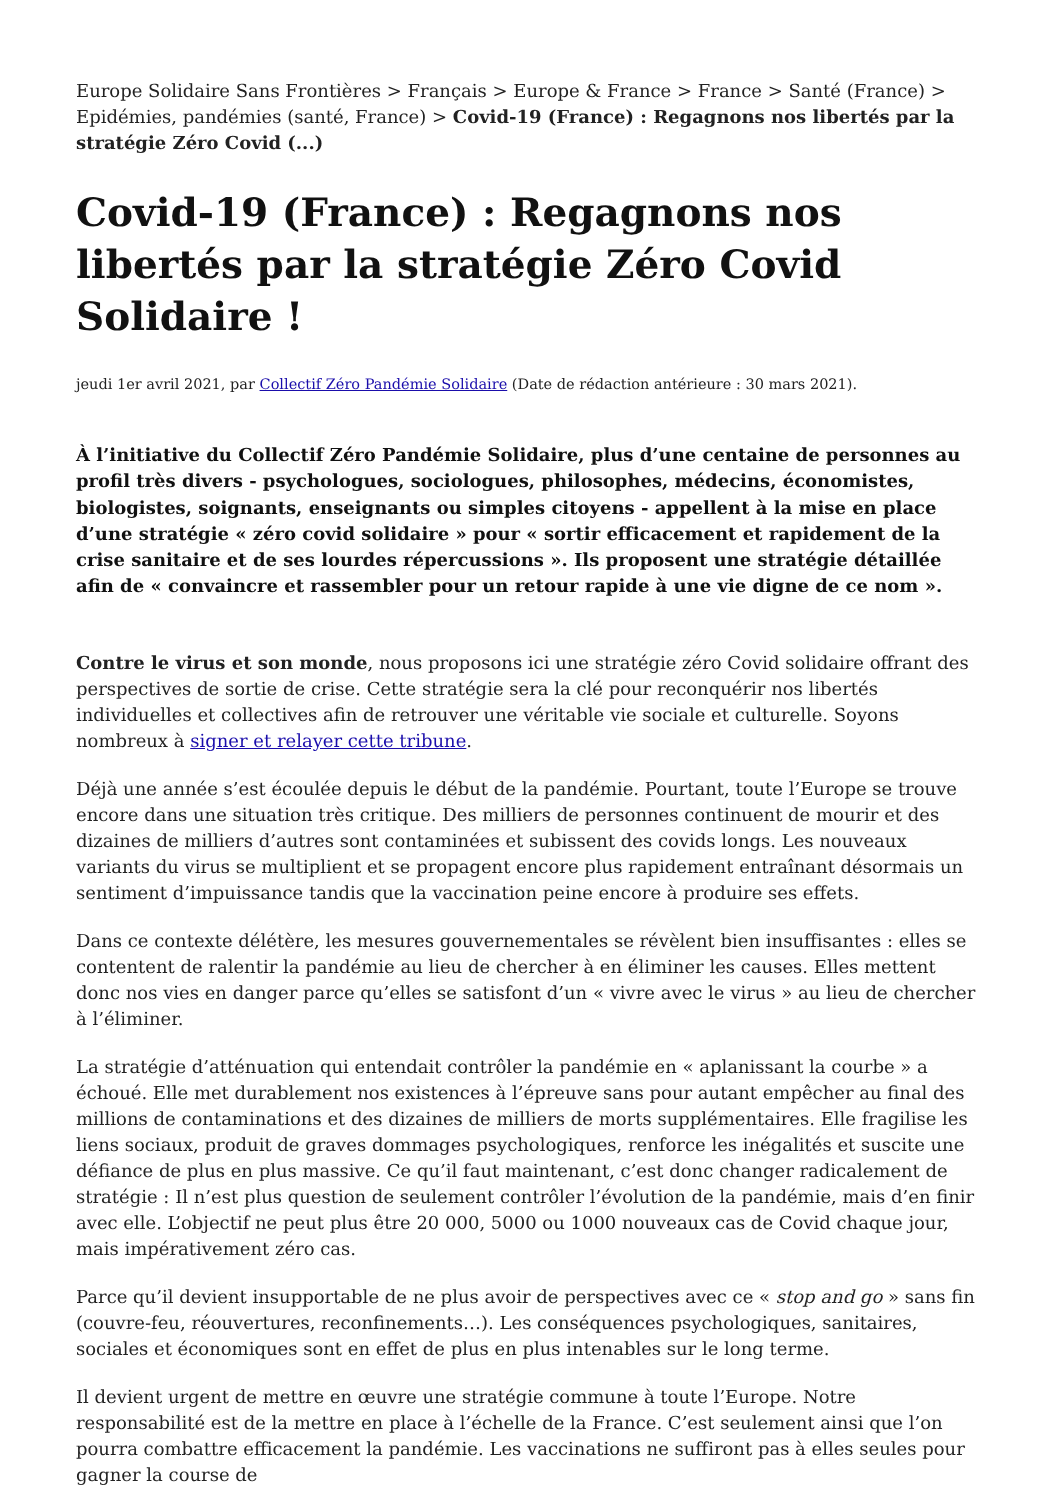Europe Solidaire Sans Frontières > Français > Europe & France > France > Santé (France) > Epidémies, pandémies (santé, France) > Covid-19 (France) : Regagnons nos libertés par la stratégie Zéro Covid (...)
Covid-19 (France) : Regagnons nos libertés par la stratégie Zéro Covid Solidaire !
jeudi 1er avril 2021, par Collectif Zéro Pandémie Solidaire (Date de rédaction antérieure : 30 mars 2021).
À l’initiative du Collectif Zéro Pandémie Solidaire, plus d’une centaine de personnes au profil très divers - psychologues, sociologues, philosophes, médecins, économistes, biologistes, soignants, enseignants ou simples citoyens - appellent à la mise en place d’une stratégie « zéro covid solidaire » pour « sortir efficacement et rapidement de la crise sanitaire et de ses lourdes répercussions ». Ils proposent une stratégie détaillée afin de « convaincre et rassembler pour un retour rapide à une vie digne de ce nom ».
Contre le virus et son monde, nous proposons ici une stratégie zéro Covid solidaire offrant des perspectives de sortie de crise. Cette stratégie sera la clé pour reconquérir nos libertés individuelles et collectives afin de retrouver une véritable vie sociale et culturelle. Soyons nombreux à signer et relayer cette tribune.
Déjà une année s’est écoulée depuis le début de la pandémie. Pourtant, toute l’Europe se trouve encore dans une situation très critique. Des milliers de personnes continuent de mourir et des dizaines de milliers d’autres sont contaminées et subissent des covids longs. Les nouveaux variants du virus se multiplient et se propagent encore plus rapidement entraînant désormais un sentiment d’impuissance tandis que la vaccination peine encore à produire ses effets.
Dans ce contexte délétère, les mesures gouvernementales se révèlent bien insuffisantes : elles se contentent de ralentir la pandémie au lieu de chercher à en éliminer les causes. Elles mettent donc nos vies en danger parce qu’elles se satisfont d’un « vivre avec le virus » au lieu de chercher à l’éliminer.
La stratégie d’atténuation qui entendait contrôler la pandémie en « aplanissant la courbe » a échoué. Elle met durablement nos existences à l’épreuve sans pour autant empêcher au final des millions de contaminations et des dizaines de milliers de morts supplémentaires. Elle fragilise les liens sociaux, produit de graves dommages psychologiques, renforce les inégalités et suscite une défiance de plus en plus massive. Ce qu’il faut maintenant, c’est donc changer radicalement de stratégie : Il n’est plus question de seulement contrôler l’évolution de la pandémie, mais d’en finir avec elle. L’objectif ne peut plus être 20 000, 5000 ou 1000 nouveaux cas de Covid chaque jour, mais impérativement zéro cas.
Parce qu’il devient insupportable de ne plus avoir de perspectives avec ce « stop and go » sans fin (couvre-feu, réouvertures, reconfinements…). Les conséquences psychologiques, sanitaires, sociales et économiques sont en effet de plus en plus intenables sur le long terme.
Il devient urgent de mettre en œuvre une stratégie commune à toute l’Europe. Notre responsabilité est de la mettre en place à l’échelle de la France. C’est seulement ainsi que l’on pourra combattre efficacement la pandémie. Les vaccinations ne suffiront pas à elles seules pour gagner la course de